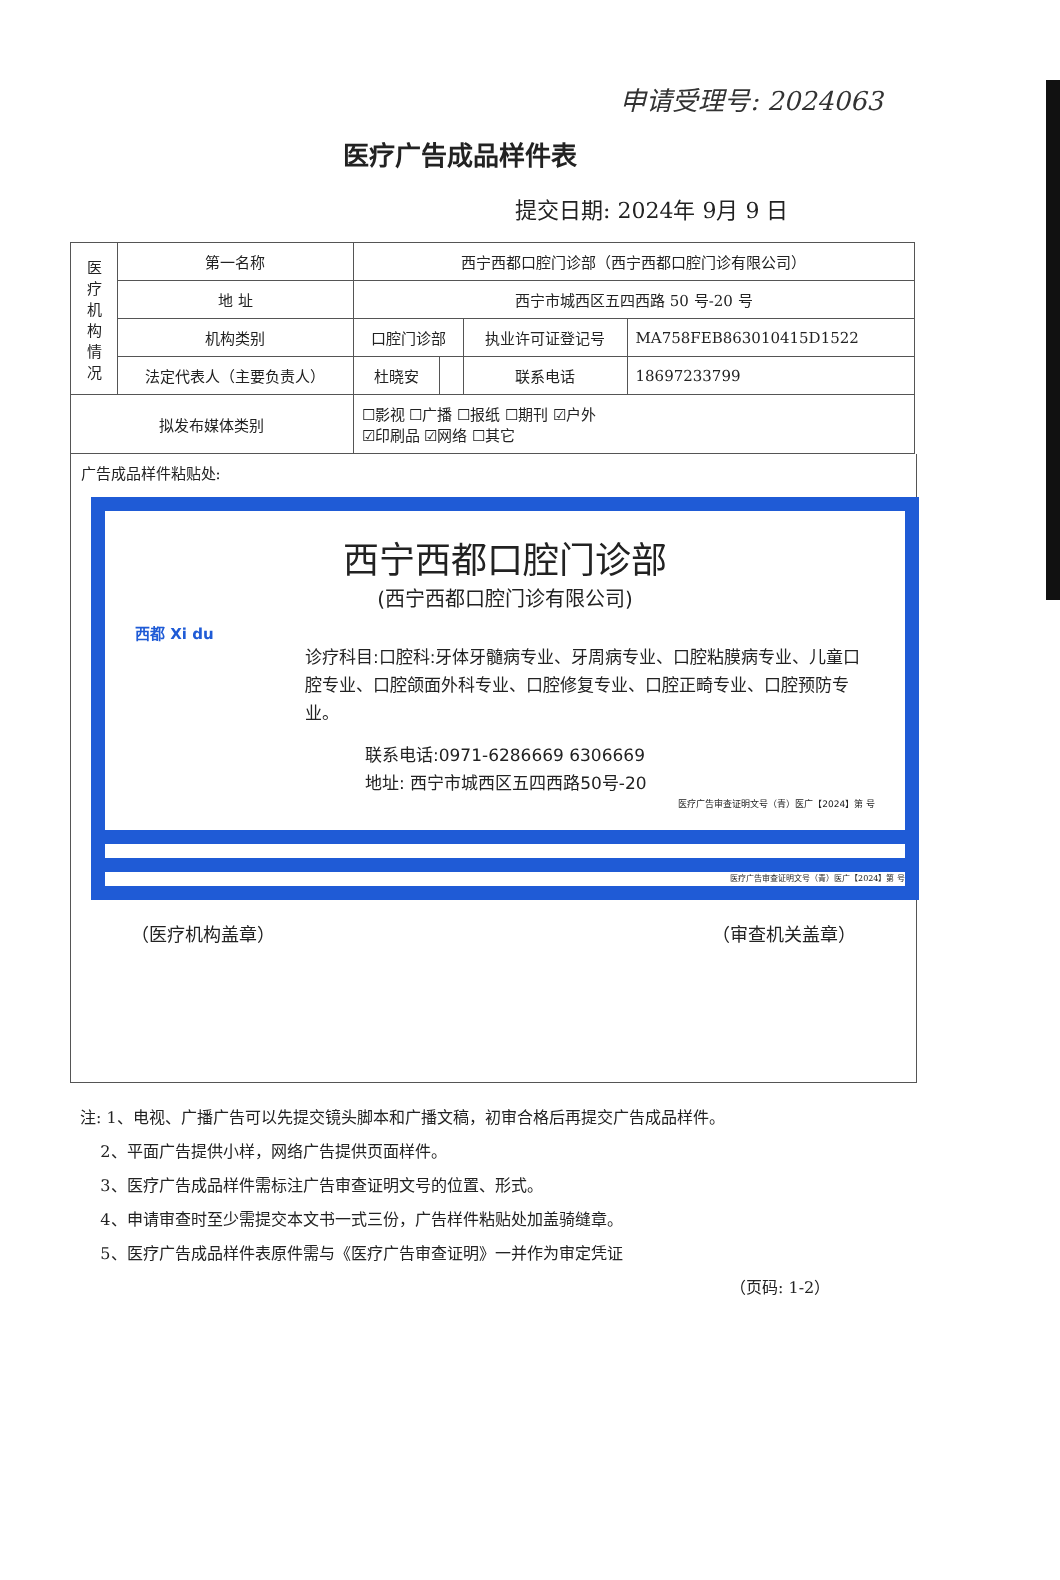申请受理号: 2024063
医疗广告成品样件表
提交日期: 2024年 9月 9 日
| 医 疗 机 构 情 况 | 第一名称 | 西宁西都口腔门诊部（西宁西都口腔门诊有限公司） | | | |
| | 地 址 | 西宁市城西区五四西路 50 号-20 号 | | | |
| | 机构类别 | 口腔门诊部 | | 执业许可证登记号 | MA758FEB863010415D1522 |
| | 法定代表人（主要负责人） | 杜晓安 | | 联系电话 | 18697233799 |
| 拟发布媒体类别 | | ☐影视 ☐广播 ☐报纸 ☐期刊 ☑户外 ☑印刷品 ☑网络 ☐其它 | | | |
广告成品样件粘贴处:
西宁西都口腔门诊部
(西宁西都口腔门诊有限公司)
西都 Xi du
诊疗科目:口腔科:牙体牙髓病专业、牙周病专业、口腔粘膜病专业、儿童口腔专业、口腔颌面外科专业、口腔修复专业、口腔正畸专业、口腔预防专业。
联系电话:0971-6286669 6306669
地址: 西宁市城西区五四西路50号-20
医疗广告审查证明文号（青）医广【2024】第 号
医疗广告审查证明文号（青）医广【2024】第 号
（医疗机构盖章） （审查机关盖章）
注: 1、电视、广播广告可以先提交镜头脚本和广播文稿，初审合格后再提交广告成品样件。
2、平面广告提供小样，网络广告提供页面样件。
3、医疗广告成品样件需标注广告审查证明文号的位置、形式。
4、申请审查时至少需提交本文书一式三份，广告样件粘贴处加盖骑缝章。
5、医疗广告成品样件表原件需与《医疗广告审查证明》一并作为审定凭证
（页码: 1-2）